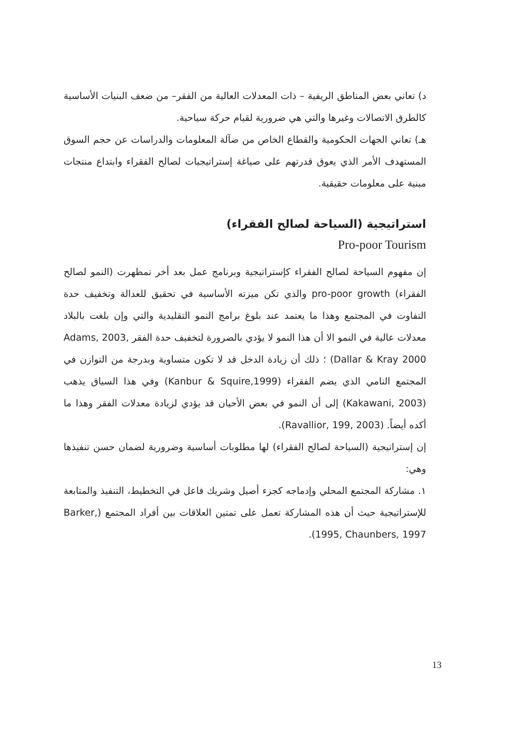د) تعاني بعض المناطق الريفية – ذات المعدلات العالية من الفقر– من ضعف البنيات الأساسية كالطرق الاتصالات وغيرها والتي هي ضرورية لقيام حركة سياحية.
هـ) تعاني الجهات الحكومية والقطاع الخاص من ضآلة المعلومات والدراسات عن حجم السوق المستهدف الأمر الذي يعوق قدرتهم على صياغة إستراتيجيات لصالح الفقراء وابتداع منتجات مبنية على معلومات حقيقية.
استراتيجية (السياحة لصالح الفقراء)
Pro-poor Tourism
إن مفهوم السياحة لصالح الفقراء كإستراتيجية وبرنامج عمل بعد أخر تمظهرت (النمو لصالح الفقراء) pro-poor growth والذي تكن ميزته الأساسية في تحقيق للعدالة وتخفيف حدة التفاوت في المجتمع وهذا ما يعتمد عند بلوغ برامج النمو التقليدية والتي وإن بلغت بالبلاد معدلات عالية في النمو الا أن هذا النمو لا يؤدي بالضرورة لتخفيف حدة الفقر Adams, 2003, Dallar & Kray 2000) ؛ ذلك أن زيادة الدخل قد لا تكون متساوية وبدرجة من التوازن في المجتمع النامي الذي يضم الفقراء (Kanbur & Squire,1999) وفي هذا السياق يذهب (Kakawani, 2003) إلى أن النمو في بعض الأحيان قد يؤدي لزيادة معدلات الفقر وهذا ما أكده أيضاً. (Ravallior, 199, 2003).
إن إستراتيجية (السياحة لصالح الفقراء) لها مطلوبات أساسية وضرورية لضمان حسن تنفيذها وهي:
١. مشاركة المجتمع المحلي وإدماجه كجزء أصيل وشريك فاعل في التخطيط، التنفيذ والمتابعة للإستراتيجية حيث أن هذه المشاركة تعمل على تمتين العلاقات بين أفراد المجتمع (Barker, 1995, Chaunbers, 1997).
13